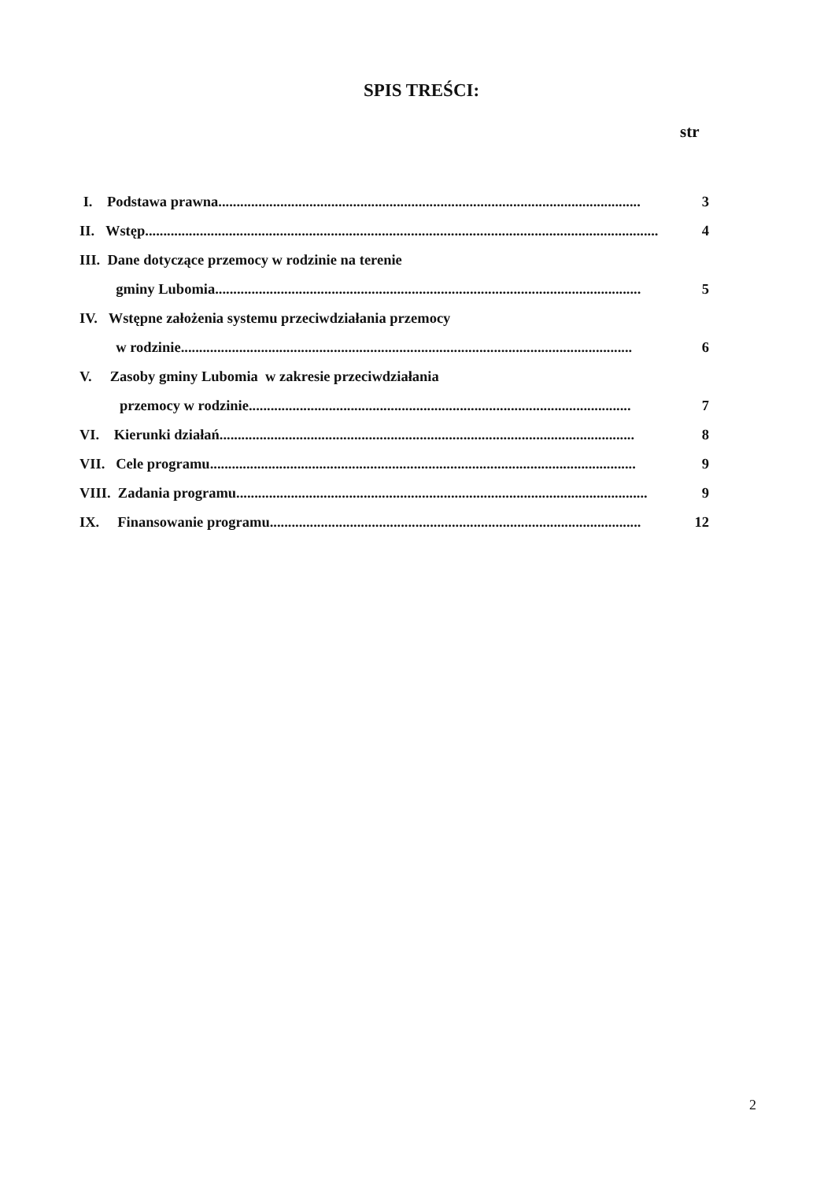SPIS TREŚCI:
str
I. Podstawa prawna.................................................................................................................... 3
II. Wstęp............................................................................................................................................. 4
III. Dane dotyczące przemocy w rodzinie na terenie
gminy Lubomia..................................................................................................................... 5
IV. Wstępne założenia systemu przeciwdziałania przemocy
w rodzinie............................................................................................................................ 6
V. Zasoby gminy Lubomia w zakresie przeciwdziałania
przemocy w rodzinie......................................................................................................... 7
VI. Kierunki działań.................................................................................................................. 8
VII. Cele programu..................................................................................................................... 9
VIII. Zadania programu................................................................................................................. 9
IX. Finansowanie programu...................................................................................................... 12
2